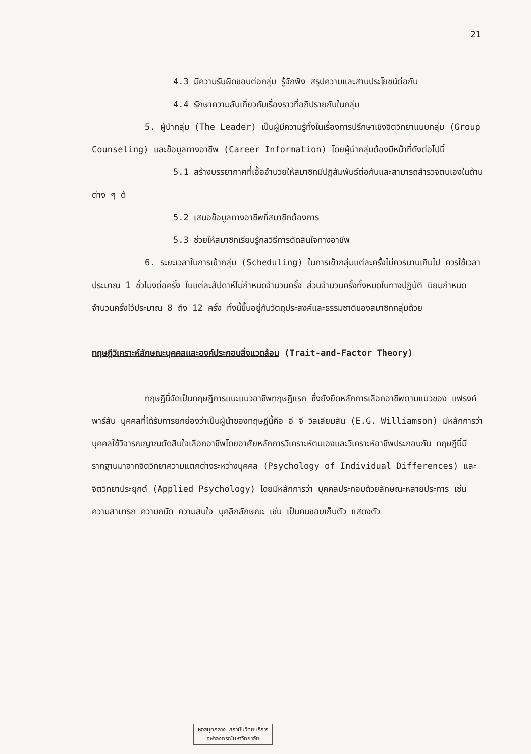21
4.3 มีความรับผิดชอบต่อกลุ่ม รู้จักฟัง สรุปความและสานประโยชน์ต่อกัน
4.4 รักษาความลับเกี่ยวกับเรื่องราวที่อภิปรายกันในกลุ่ม
5. ผู้นำกลุ่ม (The Leader) เป็นผู้มีความรู้ทั้งในเรื่องการปรึกษาเชิงจิตวิทยาแบบกลุ่ม (Group Counseling) และข้อมูลทางอาชีพ (Career Information) โดยผู้นำกลุ่มต้องมีหน้าที่ดังต่อไปนี้
5.1 สร้างบรรยากาศที่เอื้ออำนวยให้สมาชิกมีปฏิสัมพันธ์ต่อกันและสามารถสำรวจตนเองในด้านต่าง ๆ ด้
5.2 เสนอข้อมูลทางอาชีพที่สมาชิกต้องการ
5.3 ช่วยให้สมาชิกเรียนรู้กลวิธีการตัดสินใจทางอาชีพ
6. ระยะเวลาในการเข้ากลุ่ม (Scheduling) ในการเข้ากลุ่มแต่ละครั้งไม่ควรนานเกินไป ควรใช้เวลาประมาณ 1 ชั่วโมงต่อครั้ง ในแต่ละสัปดาห์ไม่กำหนดจำนวนครั้ง ส่วนจำนวนครั้งทั้งหมดในทางปฏิบัติ นิยมกำหนดจำนวนครั้งไว้ประมาณ 8 ถึง 12 ครั้ง ทั้งนี้ขึ้นอยู่กับวัตถุประสงค์และธรรมชาติของสมาชิกกลุ่มด้วย
ทฤษฎีวิเคราะห์ลักษณะบุคคลและองค์ประกอบสิ่งแวดล้อม (Trait-and-Factor Theory)
ทฤษฎีนี้จัดเป็นทฤษฎีการแนะแนวอาชีพทฤษฎีแรก ซึ่งยังยึดหลักการเลือกอาชีพตามแนวของ แฟรงค์ พาร์สัน บุคคลที่ได้รับการยกย่องว่าเป็นผู้นำของทฤษฎีนี้คือ อี จี วิลเลียมสัน (E.G. Williamson) มีหลักการว่าบุคคลใช้วิจารณญาณตัดสินใจเลือกอาชีพโดยอาศัยหลักการวิเคราะห์ตนเองและวิเคราะห์อาชีพประกอบกัน ทฤษฎีนี้มีรากฐานมาจากจิตวิทยาความแตกต่างระหว่างบุคคล (Psychology of Individual Differences) และจิตวิทยาประยุกต์ (Applied Psychology) โดยมีหลักการว่า บุคคลประกอบด้วยลักษณะหลายประการ เช่น ความสามารถ ความถนัด ความสนใจ บุคลิกลักษณะ เช่น เป็นคนชอบเก็บตัว แสดงตัว
หอสมุดกลาง สถาบันวิทยบริการ
จุฬาลงกรณ์มหาวิทยาลัย